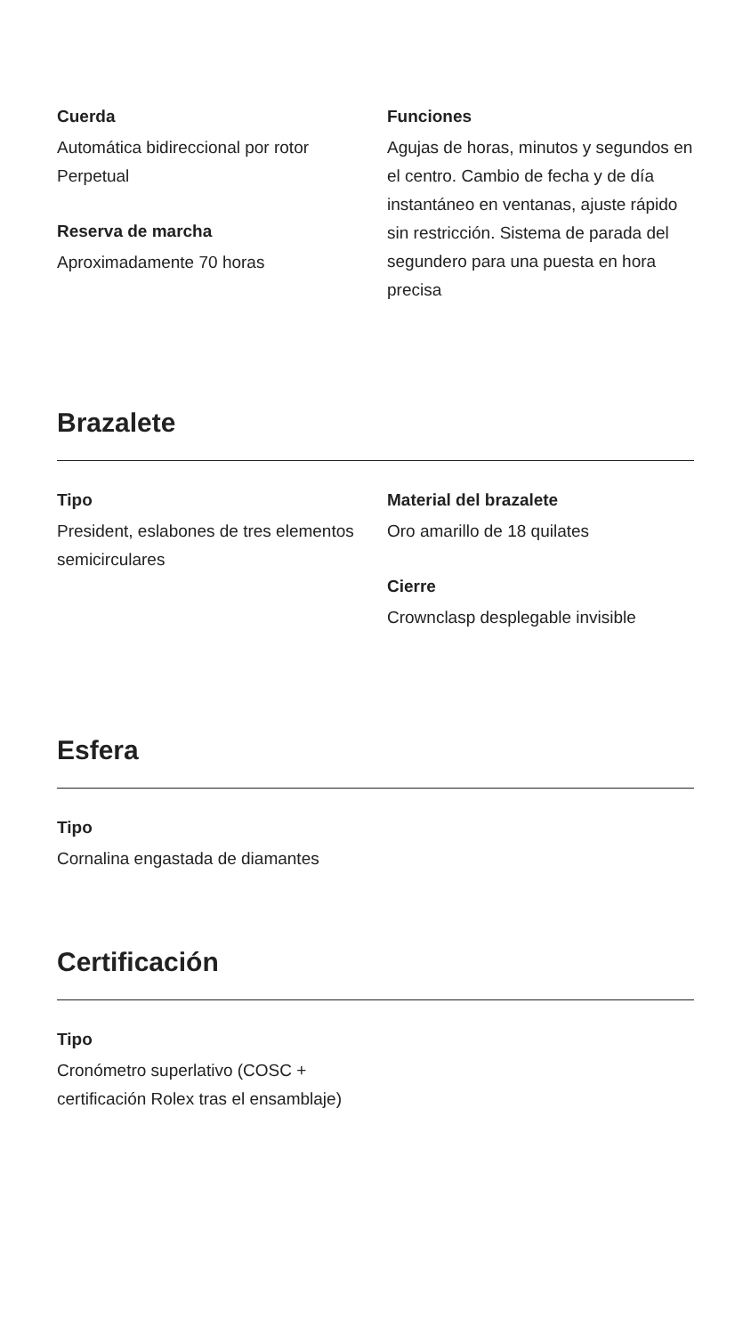Cuerda
Automática bidireccional por rotor Perpetual
Reserva de marcha
Aproximadamente 70 horas
Funciones
Agujas de horas, minutos y segundos en el centro. Cambio de fecha y de día instantáneo en ventanas, ajuste rápido sin restricción. Sistema de parada del segundero para una puesta en hora precisa
Brazalete
Tipo
President, eslabones de tres elementos semicirculares
Material del brazalete
Oro amarillo de 18 quilates
Cierre
Crownclasp desplegable invisible
Esfera
Tipo
Cornalina engastada de diamantes
Certificación
Tipo
Cronómetro superlativo (COSC + certificación Rolex tras el ensamblaje)